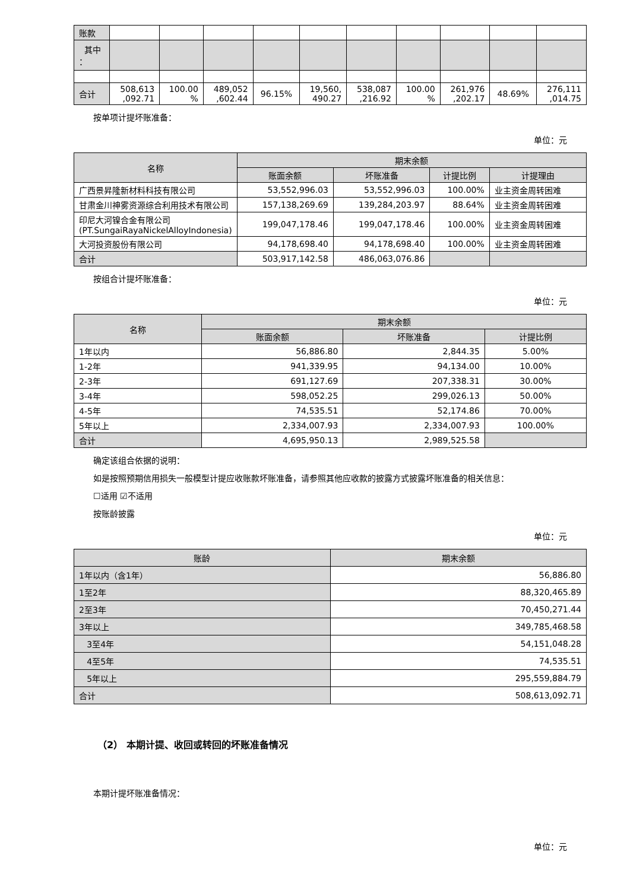| 账款 | | | | | | | | | | |
| 其中 ： | | | | | | | | | | |
| 合计 | 508,613 ,092.71 | 100.00 % | 489,052 ,602.44 | 96.15% | 19,560, 490.27 | 538,087 ,216.92 | 100.00 % | 261,976 ,202.17 | 48.69% | 276,111 ,014.75 |
按单项计提坏账准备：
单位：元
| 名称 | 期末余额 | | | |
| | 账面余额 | 坏账准备 | 计提比例 | 计提理由 |
| 广西景昇隆新材料科技有限公司 | 53,552,996.03 | 53,552,996.03 | 100.00% | 业主资金周转困难 |
| 甘肃金川神雾资源综合利用技术有限公司 | 157,138,269.69 | 139,284,203.97 | 88.64% | 业主资金周转困难 |
| 印尼大河镍合金有限公司 (PT.SungaiRayaNickelAlloyIndonesia) | 199,047,178.46 | 199,047,178.46 | 100.00% | 业主资金周转困难 |
| 大河投资股份有限公司 | 94,178,698.40 | 94,178,698.40 | 100.00% | 业主资金周转困难 |
| 合计 | 503,917,142.58 | 486,063,076.86 | | |
按组合计提坏账准备：
单位：元
| 名称 | 期末余额 | | |
| | 账面余额 | 坏账准备 | 计提比例 |
| 1年以内 | 56,886.80 | 2,844.35 | 5.00% |
| 1-2年 | 941,339.95 | 94,134.00 | 10.00% |
| 2-3年 | 691,127.69 | 207,338.31 | 30.00% |
| 3-4年 | 598,052.25 | 299,026.13 | 50.00% |
| 4-5年 | 74,535.51 | 52,174.86 | 70.00% |
| 5年以上 | 2,334,007.93 | 2,334,007.93 | 100.00% |
| 合计 | 4,695,950.13 | 2,989,525.58 | |
确定该组合依据的说明：
如是按照预期信用损失一般模型计提应收账款坏账准备，请参照其他应收款的披露方式披露坏账准备的相关信息：
☐适用 ☑不适用
按账龄披露
单位：元
| 账龄 | 期末余额 |
| 1年以内（含1年） | 56,886.80 |
| 1至2年 | 88,320,465.89 |
| 2至3年 | 70,450,271.44 |
| 3年以上 | 349,785,468.58 |
| 3至4年 | 54,151,048.28 |
| 4至5年 | 74,535.51 |
| 5年以上 | 295,559,884.79 |
| 合计 | 508,613,092.71 |
（2） 本期计提、收回或转回的坏账准备情况
本期计提坏账准备情况：
单位：元